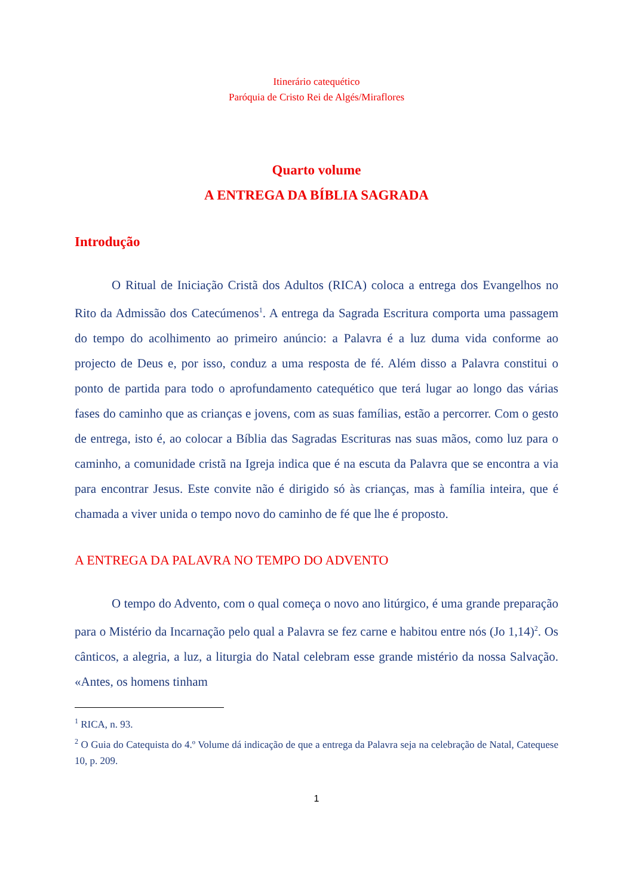Itinerário catequético
Paróquia de Cristo Rei de Algés/Miraflores
Quarto volume
A ENTREGA DA BÍBLIA SAGRADA
Introdução
O Ritual de Iniciação Cristã dos Adultos (RICA) coloca a entrega dos Evangelhos no Rito da Admissão dos Catecúmenos<sup>1</sup>. A entrega da Sagrada Escritura comporta uma passagem do tempo do acolhimento ao primeiro anúncio: a Palavra é a luz duma vida conforme ao projecto de Deus e, por isso, conduz a uma resposta de fé. Além disso a Palavra constitui o ponto de partida para todo o aprofundamento catequético que terá lugar ao longo das várias fases do caminho que as crianças e jovens, com as suas famílias, estão a percorrer. Com o gesto de entrega, isto é, ao colocar a Bíblia das Sagradas Escrituras nas suas mãos, como luz para o caminho, a comunidade cristã na Igreja indica que é na escuta da Palavra que se encontra a via para encontrar Jesus. Este convite não é dirigido só às crianças, mas à família inteira, que é chamada a viver unida o tempo novo do caminho de fé que lhe é proposto.
A ENTREGA DA PALAVRA NO TEMPO DO ADVENTO
O tempo do Advento, com o qual começa o novo ano litúrgico, é uma grande preparação para o Mistério da Incarnação pelo qual a Palavra se fez carne e habitou entre nós (Jo 1,14)<sup>2</sup>. Os cânticos, a alegria, a luz, a liturgia do Natal celebram esse grande mistério da nossa Salvação. «Antes, os homens tinham
<sup>1</sup> RICA, n. 93.
<sup>2</sup> O Guia do Catequista do 4.º Volume dá indicação de que a entrega da Palavra seja na celebração de Natal, Catequese 10, p. 209.
1